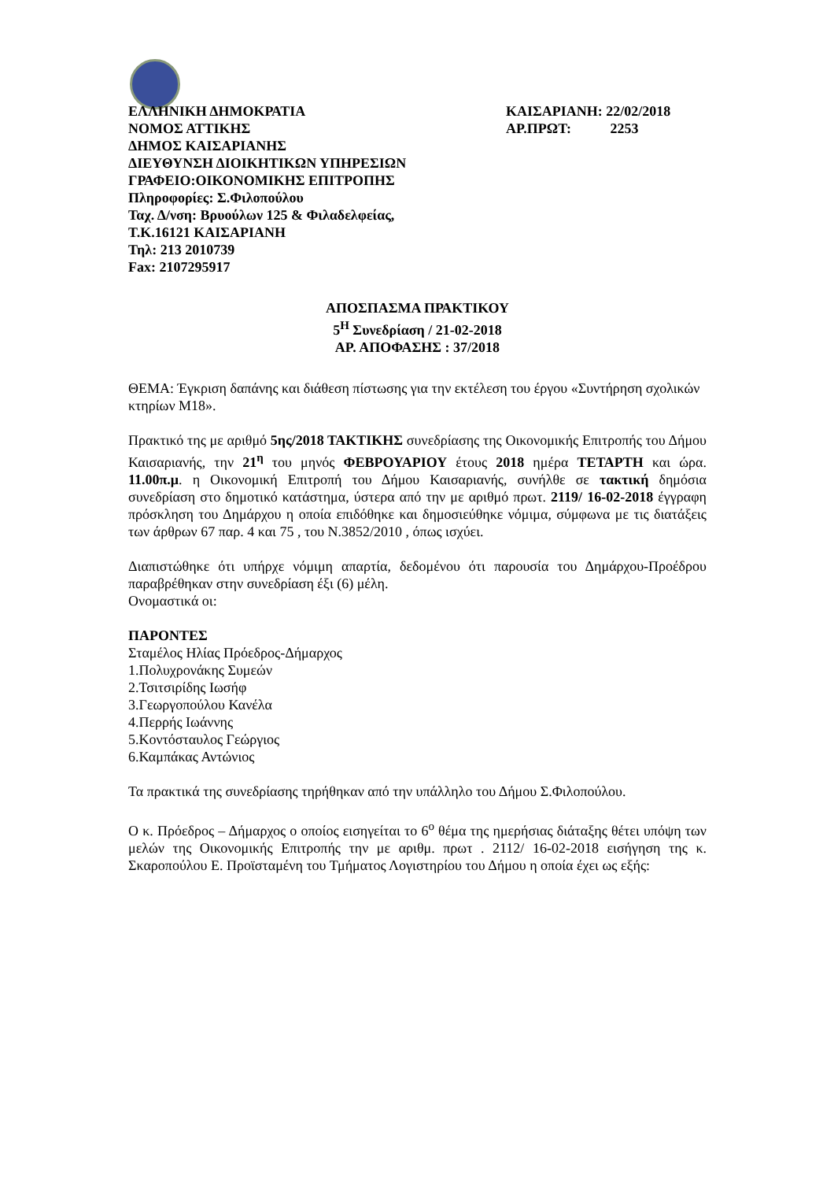ΕΛΛΗΝΙΚΗ ΔΗΜΟΚΡΑΤΙΑ
ΝΟΜΟΣ ΑΤΤΙΚΗΣ
ΔΗΜΟΣ ΚΑΙΣΑΡΙΑΝΗΣ
ΔΙΕΥΘΥΝΣΗ ΔΙΟΙΚΗΤΙΚΩΝ ΥΠΗΡΕΣΙΩΝ
ΓΡΑΦΕΙΟ:ΟΙΚΟΝΟΜΙΚΗΣ ΕΠΙΤΡΟΠΗΣ
Πληροφορίες: Σ.Φιλοπούλου
Ταχ. Δ/νση: Βρυούλων 125 & Φιλαδελφείας,
Τ.Κ.16121 ΚΑΙΣΑΡΙΑΝΗ
Τηλ: 213 2010739
Fax: 2107295917
ΚΑΙΣΑΡΙΑΝΗ: 22/02/2018
ΑΡ.ΠΡΩΤ: 2253
ΑΠΟΣΠΑΣΜΑ ΠΡΑΚΤΙΚΟΥ
5<sup>Η</sup> Συνεδρίαση / 21-02-2018
ΑΡ. ΑΠΟΦΑΣΗΣ : 37/2018
ΘΕΜΑ: Έγκριση δαπάνης και διάθεση πίστωσης για την εκτέλεση του έργου «Συντήρηση σχολικών κτηρίων Μ18».
Πρακτικό της με αριθμό 5ης/2018 ΤΑΚΤΙΚΗΣ συνεδρίασης της Οικονομικής Επιτροπής του Δήμου Καισαριανής, την 21<sup>η</sup> του μηνός ΦΕΒΡΟΥΑΡΙΟΥ έτους 2018 ημέρα ΤΕΤΑΡΤΗ και ώρα. 11.00π.μ. η Οικονομική Επιτροπή του Δήμου Καισαριανής, συνήλθε σε τακτική δημόσια συνεδρίαση στο δημοτικό κατάστημα, ύστερα από την με αριθμό πρωτ. 2119/ 16-02-2018 έγγραφη πρόσκληση του Δημάρχου η οποία επιδόθηκε και δημοσιεύθηκε νόμιμα, σύμφωνα με τις διατάξεις των άρθρων 67 παρ. 4 και 75 , του Ν.3852/2010 , όπως ισχύει.
Διαπιστώθηκε ότι υπήρχε νόμιμη απαρτία, δεδομένου ότι παρουσία του Δημάρχου-Προέδρου παραβρέθηκαν στην συνεδρίαση έξι (6) μέλη.
Ονομαστικά οι:
ΠΑΡΟΝΤΕΣ
Σταμέλος Ηλίας Πρόεδρος-Δήμαρχος
1.Πολυχρονάκης Συμεών
2.Τσιτσιρίδης Ιωσήφ
3.Γεωργοπούλου Κανέλα
4.Περρής Ιωάννης
5.Κοντόσταυλος Γεώργιος
6.Καμπάκας Αντώνιος
Τα πρακτικά της συνεδρίασης τηρήθηκαν από την υπάλληλο του Δήμου Σ.Φιλοπούλου.
Ο κ. Πρόεδρος – Δήμαρχος ο οποίος εισηγείται το 6<sup>ο</sup> θέμα της ημερήσιας διάταξης θέτει υπόψη των μελών της Οικονομικής Επιτροπής την με αριθμ. πρωτ . 2112/ 16-02-2018 εισήγηση της κ. Σκαροπούλου Ε. Προϊσταμένη του Τμήματος Λογιστηρίου του Δήμου η οποία έχει ως εξής: